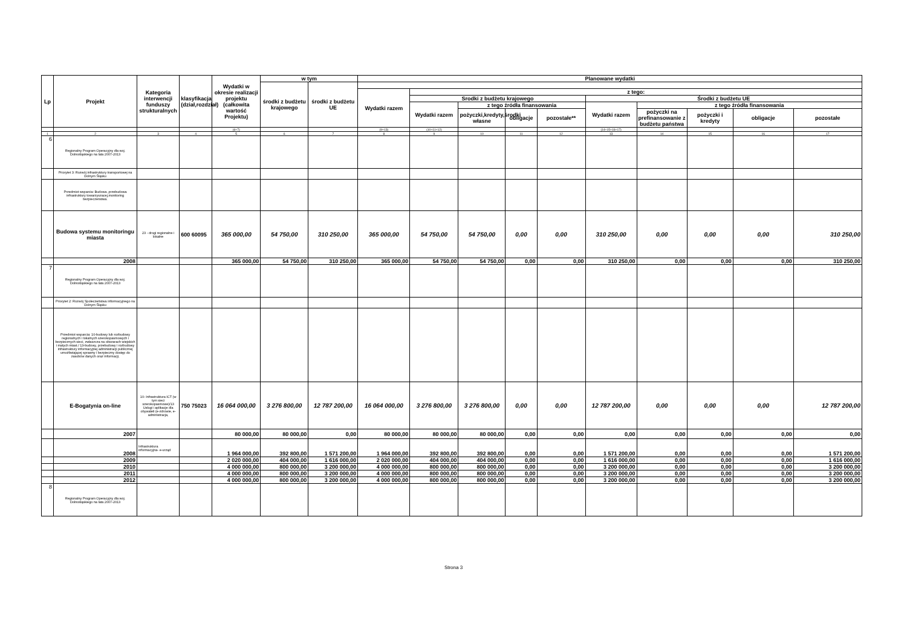| Lp | Projekt | Kategoria interwencji funduszy strukturalnych | klasyfikacja (dział,rozdział) | Wydatki w okresie realizacji projektu (całkowita wartość Projektu) | w tym | | Planowane wydatki | | | | | | | | | |
| --- | --- | --- | --- | --- | --- | --- | --- | --- | --- | --- | --- | --- | --- | --- | --- | --- |
| | | | | | środki z budżetu krajowego | środki z budżetu UE | | | | | | | | | | |
| | | | | | | | Wydatki razem | z tego: | | | | | | | | |
| | | | | | | | | Srodki z budżetu krajowego | | | | Środki z budżetu UE | | | | |
| | | | | | | | | Wydatki razem | z tego źródła finansowania | | | Wydatki razem | z tego źródła finansowania | | | |
| | | | | | | | | | pożyczki,kredyty,środki własne | obligacje | pozostałe** | | pożyczki na prefinansowanie z budżetu państwa | pożyczki i kredyty | obligacje | pozostałe |
| | | | | (6+7) | | | (9+13) | (10+11+12) | | | | (14+15+16+17) | | | | |
| 1 | 2 | 3 | 4 | 5 | 6 | 7 | 8 | 9 | 10 | 11 | 12 | 13 | 14 | 15 | 16 | 17 |
| 6 | Regionalny Program Operacyjny dla woj. Dolnośląskiego na lata 2007-2013 | | | | | | | | | | | | | | | |
| | Priorytet 3: Rozwój infrastruktury transportowej na Dolnym Śląsku | | | | | | | | | | | | | | | |
| | Przedmiot wsparcia: Budowa ,przebudowa infrastruktury towarzyszacej,monitoring bezpieczenstwa. | | | | | | | | | | | | | | | |
| | Budowa systemu monitoringu miasta | 23 - drogi regionalne i lokalne | 600 60095 | 365 000,00 | 54 750,00 | 310 250,00 | 365 000,00 | 54 750,00 | 54 750,00 | 0,00 | 0,00 | 310 250,00 | 0,00 | 0,00 | 0,00 | 310 250,00 |
| | 2008 | | | 365 000,00 | 54 750,00 | 310 250,00 | 365 000,00 | 54 750,00 | 54 750,00 | 0,00 | 0,00 | 310 250,00 | 0,00 | 0,00 | 0,00 | 310 250,00 |
| 7 | Regionalny Program Operacyjny dla woj. Dolnośląskiego na lata 2007-2013 | | | | | | | | | | | | | | | |
| | Priorytet 2: Rozwój Społeczeństwa informacyjnego na Dolnym Śląsku | | | | | | | | | | | | | | | |
| | Przedmiot wsparcia: 10-budowy lub rozbudowy regionalnych i lokalnych szerokopasmowych i bezpiecznych sieci, zwłaszcza na obszarach wiejskich i małych miast./ 13-budowy, przebudowy i rozbudowy infrastruktury informacyjnej administracji publicznej umożliwiającej sprawny i bezpieczny dostęp do zasobów danych oraz informacji, | | | | | | | | | | | | | | | |
| | E-Bogatynia on-line | 10- Infrastruktura ICT (w tym sieci szerokopasmowe)/13 Usługi i aplikacje dla obywateli (e-zdrowie, e-administracja, | 750 75023 | 16 064 000,00 | 3 276 800,00 | 12 787 200,00 | 16 064 000,00 | 3 276 800,00 | 3 276 800,00 | 0,00 | 0,00 | 12 787 200,00 | 0,00 | 0,00 | 0,00 | 12 787 200,00 |
| | 2007 | | | 80 000,00 | 80 000,00 | 0,00 | 80 000,00 | 80 000,00 | 80 000,00 | 0,00 | 0,00 | 0,00 | 0,00 | 0,00 | 0,00 | 0,00 |
| | 2008 | Infrastruktura informacyjna- e-urząd | | 1 964 000,00 | 392 800,00 | 1 571 200,00 | 1 964 000,00 | 392 800,00 | 392 800,00 | 0,00 | 0,00 | 1 571 200,00 | 0,00 | 0,00 | 0,00 | 1 571 200,00 |
| | 2009 | | | 2 020 000,00 | 404 000,00 | 1 616 000,00 | 2 020 000,00 | 404 000,00 | 404 000,00 | 0,00 | 0,00 | 1 616 000,00 | 0,00 | 0,00 | 0,00 | 1 616 000,00 |
| | 2010 | | | 4 000 000,00 | 800 000,00 | 3 200 000,00 | 4 000 000,00 | 800 000,00 | 800 000,00 | 0,00 | 0,00 | 3 200 000,00 | 0,00 | 0,00 | 0,00 | 3 200 000,00 |
| | 2011 | | | 4 000 000,00 | 800 000,00 | 3 200 000,00 | 4 000 000,00 | 800 000,00 | 800 000,00 | 0,00 | 0,00 | 3 200 000,00 | 0,00 | 0,00 | 0,00 | 3 200 000,00 |
| | 2012 | | | 4 000 000,00 | 800 000,00 | 3 200 000,00 | 4 000 000,00 | 800 000,00 | 800 000,00 | 0,00 | 0,00 | 3 200 000,00 | 0,00 | 0,00 | 0,00 | 3 200 000,00 |
| 8 | Regionalny Program Operacyjny dla woj. Dolnośląskiego na lata 2007-2013 | | | | | | | | | | | | | | | |
Strona 3